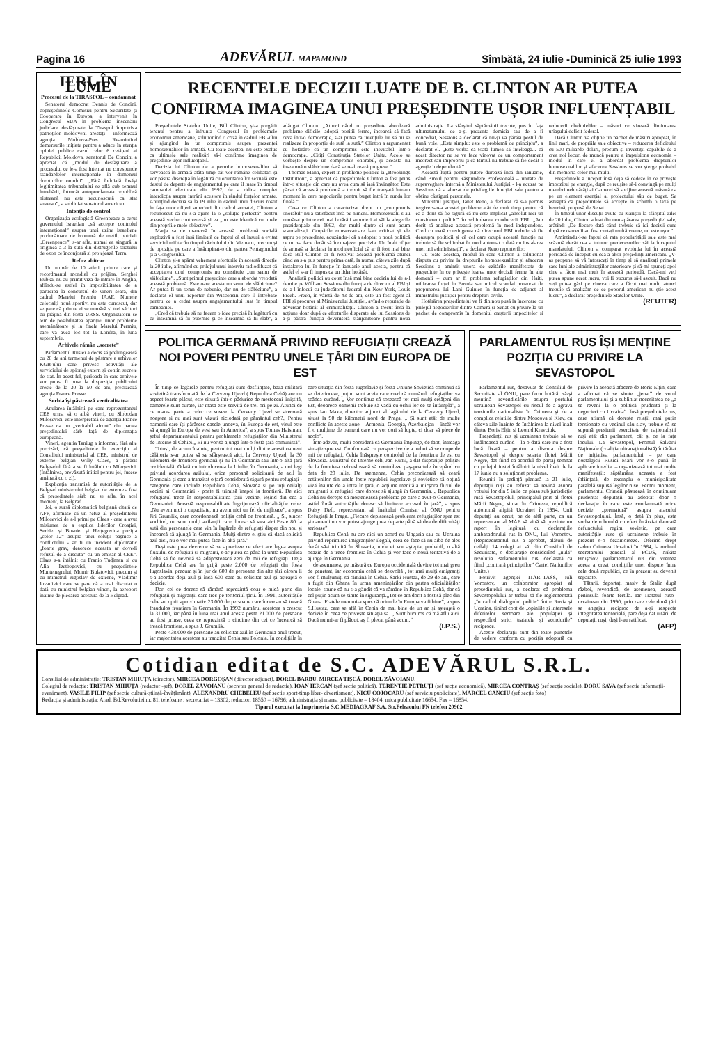Pagina 16 ADEVĂRUL MAPAMOND Sîmbătă, 24 iulie -Duminică 25 iulie 1993
IERI, ÎN LUME
Procesul de la TIRASPOL – condamnat
Senatorul democrat Dennis de Concini, copreședintele Comisiei pentru Securitate și Cooperare în Europa, a intervenit în Congresul SUA în problema înscenării judiciare desfășurate la Tiraspol împotriva patrioților moldoveni arestați - informează agenția Moldova-Pres. Reamintind demersurile inițiate pentru a aduce în atenția opiniei publice cazul celor 6 cetățeni ai Republicii Moldova, senatorul De Concini a apreciat că „modul de desfășurare a procesului ce le-a fost intentat nu corespunde standardelor internaționale în domeniul drepturilor omului”. „Fără îndoială însăși legitimitatea tribunalului se află sub semnul întrebării, întrucât autoproclamata republică nistreană nu este recunoscută ca stat suveran”, a subliniat senatorul american.
Intenție de control
Organizația ecologistă Greenpeace a cerut guvernului israelian „să accepte controlul internațional” asupra unei uzine israeliene producătoare de bromură de metil, potrivit „Greenpeace”, s-ar afla, numai ea singură la originea a 3 la sută din distrugerile stratului de ozon ce înconjoară și protejează Terra.
Refuz abitrar
Un număr de 10 atleți, printre care și recordmanul mondial cu prăjina, Serghei Bubka, nu au primit viza de intrare în Anglia, aflîndu-se astfel în imposibilitatea de a participa la concursul de vineri seara, din cadrul Marelui Premiu IAAF. Numele celorlalți nouă sportivi nu este cunoscut, dar se pare că printre ei se numără și trei săritori cu prăjina din fosta URSS. Organizatorii se tem de posibilitatea apariției unor probleme asemănătoare și la finele Marelui Permiu, care va avea loc tot la Londra, în luna septembrie.
Arhivele rămân „secrete”
Parlamentul Rusiei a decis să prelungească cu 20 de ani termenul de păstrare a arhivelor KGB-ului care privesc activități ale serviciului de spionaj extern și conțin secrete de stat. În acest fel, perioada în care arhivele vor putea fi puse la dispoziția publicului crește de la 30 la 50 de ani, precizează agenția France Presse.
Serbia își păstrează verticalitatea
Anularea întâlnirii pe care reprezentantul CEE urma să o aibă vineri, cu Slobodan Miloșevici, este interpretată de agenția France Presse ca un „veritabil afront” din partea președintelui sârb față de diplomația europeană.
Vineri, agenția Taniug a informat, fără alte precizări, că președintele în exercițiu al Consiliului ministerial al CEE, ministrul de externe belgian Willy Claes, a părăsit Belgradul fără a se fi întâlnit cu Miloșevici. (Întâlnirea, prevăzută inițial pentru joi, fusese amânată cu o zi).
Explicația transmisă de autoritățile de la Belgrad ministerului belgian de externe a fost că președintele sârb nu se afla, în acel moment, la Belgrad.
Joi, o sursă diplomatică belgiană citată de AFP, afirmase că un refuz al președintelui Miloșevici de a-l primi pe Claes - care a avut misiunea de a explica liderilor Croației, Serbiei și Bosniei și Herțegovina poziția „celor 12” asupra unei soluții pașnice a conflictului - ar fi un incident diplomatic „foarte grav, deaorece aceasta ar dovedi refuzul de a discuta” cu un emisar al CEE”. Claes s-a întâlnit cu Franio Tudjman și cu Alia Izetbegovici, cu președintele Muntenegrului, Momir Bulatovici, precum și cu ministrul iugoslav de externe, Vladimir Iovanivici care se pare că a mai discutat o dată cu ministrul belgian vineri, la aeroport înainte de plecarea acestuia de la Belgrad.
RECENTELE DECIZII LUATE DE B. CLINTON AR PUTEA CONFIRMA IMAGINEA UNUI PREȘEDINTE UȘOR INFLUENȚABIL
Președintele Statelor Unite, Bill Clinton, și-a pregătit terenul pentru a înfrunta Congresul în problemele economiei americane, soluționînd o criză în cadrul FBI-ului și ajungînd la un compromis asupra prezenței homosexualilor în armată. Cu toate acestea, nu este exclus ca ultimele sale realizări să-i confirme imaginea de președinte ușor influențabil.
Decizia lui Clinton de a permite homosexualilor să servească în armată atâta timp cât vor rămâne celibatari și vor păstra discreția în legătură cu orientarea lor sexuală este destul de departe de angajamentul pe care îl luase în timpul campaniei electorale din 1992, de a ridica complet interdicția asupra intrării acestora în rândul forțelor armate. Anunțînd decizia sa la 19 iulie în cadrul unui discurs rostit în fața unor ofițeri superiori din cadrul armatei, Clinton a recunoscut că nu s-a ajuns la o „soluție perfectă” pentru această veche controversă și ea „nu este identică cu unele din propriile mele obiective”.
Marja sa de manevră în această problemă socială explozivă a fost însă limitată de faptul că el însuși a evitat serviciul militar în timpul războiului din Vietnam, precum și de opoziția pe care a întâmpinat-o din partea Pentagonului și a Congresului.
Clinton și-a apărat vehement eforturile în această direcție la 20 iulie, afirmînd cu prilejul unui interviu radiodifuzat că acceptarea unui compromis nu constituie „un semn de slăbiciune”. „Sunt primul președinte care a abordat vreodată această problemă. Este oare acesta un semn de slăbiciune? Ar putea fi un semn de nebunie, dar nu de slăbiciune”, a declarat el unui reporter din Wisconsin care îl întrebase pentru ce a cedat asupra angajamentului luat în timpul campaniei.
„Cred că trebuie să ne facem o idee precisă în legătură cu ce înseamnă să fii puternic și ce înseamnă să fii slab”, a adăugat Clinton. „Atunci când un președinte abordează probleme dificile, adoptă poziții ferme, încearcă să facă ceva într-o democrație, s-ar putea ca intențiile lui să nu se realizeze în proporție de sută la sută.” Clinton a argumentat cu hotărâre că un compromis este inevitabil într-o democrație. „Citiți Constituția Statelor Unite. Acolo se vorbește despre un compromis onorabil, și aceasta nu înseamnă o slăbiciune dacă se realizează progrese.”
Thomas Mann, expert în probleme politice la „Brookings Institution”, a apreciat că președintele Clinton a fost prins într-o situație din care nu avea cum să iasă învingător. Este păcat că această problemă a trebuit să fie tranșată într-un moment în care negocierile pentru buget intră în runda lor finală.”
Ceea ce Clinton a caracterizat drept un „compromis onorabil” nu a satisfăcut însă pe nimeni. Homosexualii s-au numărat printre cei mai hotărâți suporteri ai săi la alegerile prezidențiale din 1992, dar mulți dintre ei sunt acum scandalizați. Grupările conservatoare l-au criticat și ele aspru pe președinte, acuzându-l că a adoptat o nouă politică ce nu va face decât să încurajeze ipocrizia. Un înalt ofițer de armată a declarat în mod neoficial că ar fi fost mai bine dacă Bill Clinton ar fi rezolvat această problemă atunci când ea s-a pus pentru prima dată, la numai câteva zile după instalarea lui în funcție în ianuarie anul acesta, pentru că astfel el s-ar fi impus ca un lider hotărât.
Analiștii politici au cotat însă mai bine decizia lui de a-l demite pe William Sessions din funcția de director al FBI și de a-l înlocui cu judecătorul federal din New York, Louis Freeh. Freeh, în vârstă de 43 de ani, este un fost agent al FBI și procuror al Ministerului Justiției, avînd o reputație de adversar hotărât al criminalității. Clinton a trecut însă la acțiune doar după ce eforturile disperate ale lui Sessions de a-și păstra funcția deveniseră stânjenitoare pentru noua administrație. La sfârșitul săptămânii trecute, pus în fața ultimatumului de a-și prezenta demisia sau de a fi concediat, Sessions a declarat că nu-și va părăsi postul de bună voie. „Este simplu: este o problemă de principiu”, a declarat el. „Este vorba ca toată lumea să înțeleagă... că acest ditector nu se va face vinovat de un comportament incorect sau impropriu și că Biroul nu trebuie să fie decât o agenție independentă.”
Această luptă pentru putere durează încă din ianuarie, când Biroul pentru Răspundere Profesională – unitate de supraveghere internă a Ministerului Justiției - l-a acuzat pe Sessions că a abuzat de privilegiile funcției sale pentru a obține câștiguri personale.
Ministrul justiției, Janet Reno, a declarat că s-a permis tergiversarea acestei probleme atât de mult timp pentru că ea a dorit să fie sigură că nu este implicat „absolut nici un considerent politic” în schimbarea conducerii FBI. „Am dorit să analizez această problemă în mod independent. Cred cu toată convingerea că directorul FBI trebuie să fie deasupra politicii și că cel care ocupă această funcție nu trebuie să fie schimbat în mod automat o dată cu instalarea unei noi administrații”, a declarat Reno reporterilor.
Cu toate acestea, modul în care Clinton a soluționat disputa cu privire la drepturile homosexualilor și afacerea Sessions a amintit unora de ezitările manifestate de președinte în ce privește luarea unor decizii ferme în alte domenii – cum ar fi problema refugiaților din Haiti, utilizarea forței în Bosnia sau micul scandal provocat de propunerea lui Lani Guinier în funcția de adjunct al ministrului justiției pentru drepturi civile.
Hotărârea președintelui va fi din nou pusă la încercare cu prilejul negocierilor dintre Cameră și Senat cu privire la un pachet de compromis în domeniul creșterii impozitelor și reducerii cheltuielilor – măsuri ce vizează diminuarea uriașului deficit federal.
Dacă Clinton va obține un pachet de măsuri apropiat, în linii mari, de propriile sale obiective – reducerea deficitului cu 500 miliarde dolari, precum și investiții capabile de a crea noi locuri de muncă pentru a impulsiona economia – modul în care el a abordat problema drepturilor homosexualilor și afacerea Sessions se vor șterge probabil din memoria celor mai mulți.
Președintele a început însă deja să cedeze în ce privește impozitul pe energie, după ce reușise să-i convingă pe mulți membri nehotărâți ai Camerei să sprijine această măsură ca pe un element esențial al proiectului său de buget. Se așteaptă ca președintele să accepte în schimb o taxă pe benzină, propusă de Senat.
În timpul unor discuții avute cu ziariștii la sfârșitul zilei de 20 iulie, Clinton a luat din nou apărarea președinției sale, arătînd: „De fiecare dată când trebuie să iei decizii dure după ce oamenii au fost curtați multă vreme, nu este ușor.”
Amintindu-i-se faptul că rata popularității sale este mai scăzută decât cea a tuturor predecesorilor săi la începutul mandatului, Clinton a comparat evoluția lui în această perioadă de început cu cea a altor președinți americani. „V-aș propune să vă întoarceți în timp și să analizați primele șase luni ale administrațiilor anterioare și să-mi spuneți apoi cine a făcut mai mult în această perioadă. Dacă-mi veți putea spune acest lucru, voi fi bucuros să-l ascult. Dacă nu veți putea găsi pe cineva care a făcut mai mult, atunci trebuie să analizăm de ce poporul american nu știe acest lucru”, a declarat președintele Statelor Unite.
(REUTER)
POLITICA GERMANĂ PRIVIND REFUGIAȚII CREAZĂ NOI POVERI PENTRU UNELE ȚĂRI DIN EUROPA DE EST
În timp ce lagărele pentru refugiați sunt desființate, baza militară sovietică transformată de la Cerveny Ujezd ( Republica Cehă) are un aspect foarte plăcut, este situată într-o pădurice de mesteceni liniștită, camerele sunt curate, iar masa este servită de trei ori pe zi. Atunci de ce marea parte a celor ce sosesc la Cerveny Ujezd se strecoară noaptea și nu mai sunt văzuți niciodată pe pământul ceh?„ Pentru oamenii care își părăsesc casele undeva, în Europa de est, visul este să ajungă în Europa de vest sau în America”, a spus Tomas Haisman, șeful departamentului pentru problemele refugiaților din Ministerul de Interne al Cehiei.„ Ei nu vor să ajungă într-o fostă țară comunistă”.
Totuși, de acum înainte, pentru tot mai mulți dintre acești oameni călătoria s-ar putea să se sfârșească aici, la Cerveny Ujezd, la 30 kilometri de frontiera germană și nu în Germania sau într-o altă țară occidentală. Odată cu introducerea la 1 iulie, în Germania, a noi legi privind acordarea azilului, orice persoană solicitantă de azil în Germania și care a tranzitat o țară considerată sigură pentru refugiați - categorie care include Republica Cehă, Slovada și pe toți ceilalți vecini ai Germaniei - poate fi trimisă înapoi la frontieră. De aici refugiatul trece în responsabilitatea țării vecine, ieșind din cea a Germaniei. Această responsabilitate îngrijorează oficialitățile cehe.„Nu avem nici o capacitate, nu avem nici un fel de mijloace”, a spus Jiri Grumlik, care coordonează poliția cehă de frontieră. „ Și, sincer vorbind, nu sunt mulți azilanții care doresc să stea aici.Peste 80 la sută din persoanele care vin în lagărele de refugiați dispar din nou și încearcă să ajungă în Germania. Mulți dintre ei știu că dacă solicită azil aici, nu o vor mai putea face în altă țară.”
Deși este prea devreme să se aprecieze ce efect are legea asupra fluxului de refugiați și migranți, s-ar putea ca până la urmă Republica Cehă să fie nevoită să adăpostească zeci de mii de refugiați. Deja Republica Cehă are în grijă peste 2.000 de refugiați din fosta Iugoslavia, precum și în jur de 600 de persoane din alte țări cărora li s-a acordat deja azil și încă 600 care au solicitat azil și așteaptă o decizie.
Dar, cei ce doresc să rămână reprezintă doar o mică parte din refugiații și migranții care trec pe teritoriul țării. În 1991, autoritățile cehe au oprit aproximativ 23.000 de persoane care încercau să treacă fraudulos frontiera în Germania. În 1992 numărul acestora a crescut la 31.000, iar până în luna mai anul acesta peste 21.000 de persoane au fost prinse, ceea ce reprezintă o cincime din cei ce încearcă să treacă frontiera, a spus J. Grumlik.
Peste 438.000 de persoane au solicitat azil în Germania anul trecut, iar majoritatea acestora au tranzitat Cehia sau Polonia. În condițiile în care situația din fosta Iugoslavie și fosta Uniune Sovietică continuă să se deterioreze, puțini sunt aceia care cred că numărul refugiaților va scădea curând. „ Vor continua să sosească tot mai mulți cetățeni din Est, deoarece oamenii trebuie să vadă cu ochii lor ce se întâmplă”, a spus Jan Maxa, director adjunct al lagărului de la Cerveny Ujezd, situat la 90 de kilometri nord de Praga. „ Și sunt atât de multe conflicte în aceste zone – Armenia, Georgia, Azerbaidjan – încât vor fi o mulțime de oameni care nu vor dori să lupte, ci doar să plece de acolo”.
Într-adevăr, mulți consideră că Germania împinge, de fapt, întreaga situație spre est. Confruntată cu perspective de a trebui să se ocupe de mii de refugiați, Cehia înăsprește controlul de la frontiera de est cu Slovacia. Ministrul de Interne ceh, Jan Rumi, a dat dispoziție poliției de la frontiera ceho-slovacă să controleze pașapoartele începând cu data de 20 iulie. De asemenea, Cehia preconizează să ceară cetățenilor din unele foste republici iugoslave și sovietice să obțină viză înainte de a intra în țară, o acțiune menită a micșora fluxul de emigranți și refugiați care doresc să ajungă în Germania. „ Republica Cehă nu dorește să moștenească problema pe care a avut-o Germania, astfel încât autoritățile doresc să limiteze accesul în țară”, a spus Daisy Dell, reprezentant al Înaltului Comisar al ONU pentru Refugiați la Praga. „Fiecare deplasează problema refugiaților spre est și oamenii nu vor putea ajunge prea departe până să dea de dificultăți serioase”.
Republica Cehă nu are nici un acord cu Ungaria sau cu Ucraina privind reprimirea imigranților ilegali, ceea ce face să nu aibă de ales decât să-i trimită în Slovacia, unde ei vor aștepta, probabil, o altă ocazie de a trece frontiera în Cehia și vor face o nouă tentativă de a ajunge în Germania.
de asemenea, pe măsură ce Europa occidentală devine tot mai greu de penetrat, iar economia cehă se dezvoltă , tot mai mulți emigranți vor fi mulțumiți să rămână în Cehia. Sarki Hustaz, de 29 de ani, care a fugit din Ghana în urma amenințărilor din partea oficialităților locale, spune că nu s-a gândit că va rămâne în Republica Cehă, dar că cel puțin acum se simte în siguranță.„Tot ce am dorit a fost să plec din Ghana. Fratele meu mi-a spus că oriunde în Europa va fi bine”, a spus S.Hustaz, care se află în Cehia de mai bine de un an și așteaptă o decizie în ceea ce privește situația sa. „ Sunt bucuros că mă aflu aici. Dacă nu mi-ar fi plăcut, aș fi plecat până acum.”
(I.P.S.)
PARLAMENTUL RUS ÎȘI MENȚINE POZIȚIA CU PRIVIRE LA SEVASTOPOL
Parlamentul rus, dezavuat de Consiliul de Securitate al ONU, pare ferm hotărât să-și mențină revendicările asupra portului ucrainean Sevastopol cu riscul de a agrava tensiunile naționaliste în Crimeea și de a complica relațiile dintre Moscova și Kiev, cu câteva zile înainte de întâlnirea la nivel înalt dintre Boris Elțin și Leonid Kravciuk.
Președinții rus și ucrainean trebuie să se întâlnească curând – la o dată care nu a fost încă fixată – pentru a discuta despre Sevastopol și despre soarta flotei Mării Negre, dat fiind că acordul de partaj semnat cu prilejul fostei întâlniri la nivel înalt de la 17 iunie nu a soluționat problema.
Reuniți în ședință plenară la 21 iulie, deputații ruși au refuzat să revină asupra votului lor din 9 iulie ce plasa sub jurisdicție rusă Sevastopolul, principalul port al flotei Mării Negre, situat în Crimeea, republică autonomă alipită Ucrainei în 1954. Unii deputați au cerut, pe de altă parte, ca un reprezentant al MAE să vină să prezinte un raport în legătură cu declarațiile ambasadorului rus la ONU, Iuli Vorontov. (Reprezentantul rus a aprobat, alături de ceilalți 14 colegi ai săi din Consiliul de Securitate, o declarație considerînd „nulă” rezoluția Parlamentului rus, declarată ca fiind „contrară principiilor” Cartei Națiunilor Unite.)
Potrivit agenției ITAR–TASS, Iuli Vorontov, un colaborator apropiat al președintelui rus, a declarat că problema Sevastopolului ar trebui să fie reglementată „în cadrul dialogului politic” între Rusia și Ucraina, ținînd cont de „opiniile și interesele diferitelor sectoare ale populației și respectînd strict tratatele și acordurile” reciproce.
Aceste declarații sunt din toate punctele de vedere conform cu poziția adoptată cu privire la această afacere de Boris Elțin, care a afirmat că se simte „jenat” de votul parlamentului și a subliniat necesitatea de „a se reveni la o politică prudentă și la negocieri cu Ucraina”. Însă președintele rus, care afirmă că dorește relații mai puțin tensionate cu vecinul său slav, trebuie să se supună presiunii exercitate de naționaliștii ruși atât din parlament, cât și de la fața locului. La Sevastopol, Frontul Salvării Naționale (coaliția ultranaționalistă) întărâtat de inițiativa parlamentului – pe care nostalgicii Rusiei Mari vor s-o pună în aplicare imediat – organizează tot mai multe manifestații: săptămâna aceasta a fost înființată, de exemplu o municipalitate paralelă supusă legilor ruse. Pentru moment, parlamentul Crimeii păstrează în continuare prudența: deputații au adoptat doar o declarație în care este condamnată orice decizie „prematură” asupra atacului Sevastopolului. Însă, o dată în plus, este vorba de o bombă cu efect întârziat datorată defunctului regim sovietic, pe care autoritățile ruse și ucrainene trebuie în prezent s-o dezamorseze. Oferind drept cadou Crimeea Ucrainei în 1984, la ordinul secretarului general al PCUS, Nikita Hrușciov, parlamentarul rus din vremea aceea a creat condițiile unei dispute între cele două republici, ce în prezent au devenit separate.
Tătarii, deportați masiv de Stalin după război, revendică, de asemenea, această peninsulă foarte fertilă. Iar Tratatul ruso–ucrainean din 1990, prin care cele două țări se angajau reciproc de a-și respecta integritatea teritorială, pare deja dat uitării de deputații ruși, deși l-au ratificat.
(AFP)
Cotidian editat de S.C. ADEVĂRUL S.R.L.
Consiliul de administrație: TRISTAN MIHUȚA (director), MIRCEA DORGOȘAN (director adjunct), DOREL BARBU, MIRCEA TIȘCĂ, DOREL ZĂVOIANU.
Colegiul de redacție: TRISTAN MIHUȚA (redactor -șef), DOREL ZĂVOIANU (secretar general de redacție), IOAN IERCAN (șef secție politică), TERENTIE PETRUȚI (șef secție economică), MIRCEA CONTRAȘ (șef secție sociale), DORU SAVA (șef secție informații-eveniment), VASILE FILIP (șef secție cultură-știință-învățământ), ALEXANDRU CHEBELEU (șef secție sport-timp liber- divertisment), NICU COJOCARU (șef serviciu publicitate). MARCEL CANCIU (șef secție foto)
Redacția și administrația: Arad, Bd.Revoluției nr. 81, telefoane : secretariat – 13302; redactori 18550 – 16796; administrația și marea publicitate – 18404; mica publicitate 16654. Fax – 16854.
Tiparul executat la Imprimeria S.C.MEDIAGRAF S.A. Str.Feleacului FN telefon 20902